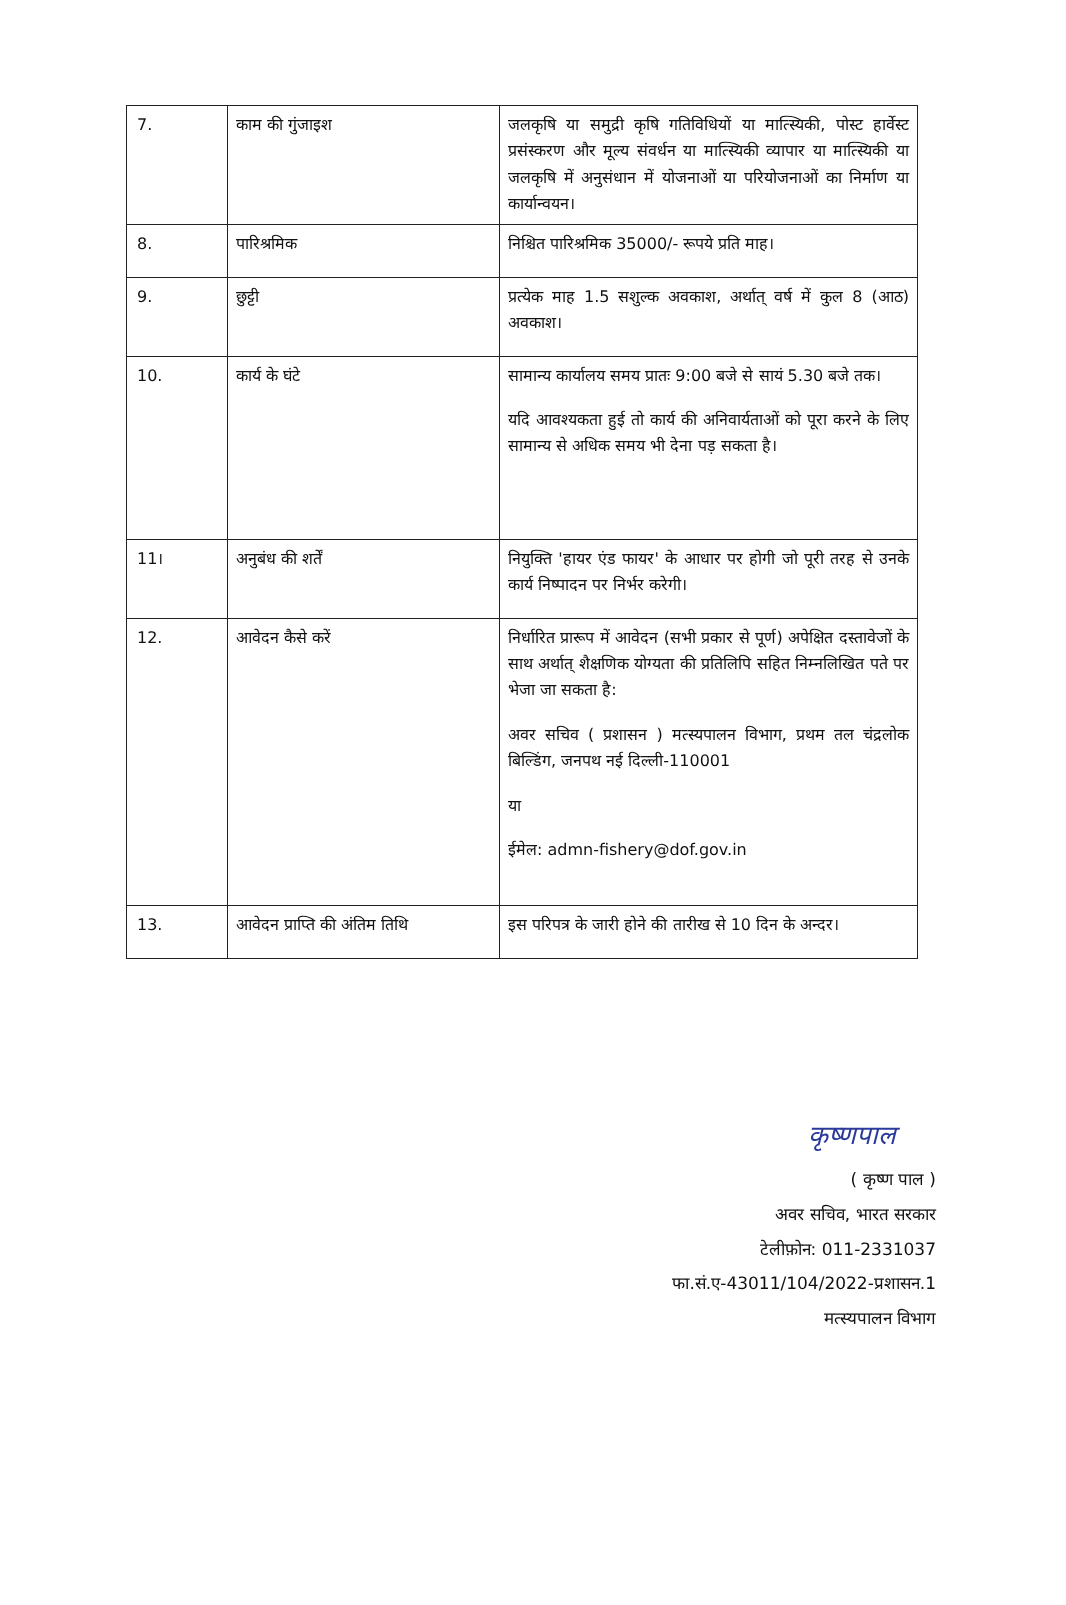| 7. | काम की गुंजाइश | जलकृषि या समुद्री कृषि गतिविधियों या मात्स्यिकी, पोस्ट हार्वेस्ट प्रसंस्करण और मूल्य संवर्धन या मात्स्यिकी व्यापार या मात्स्यिकी या जलकृषि में अनुसंधान में योजनाओं या परियोजनाओं का निर्माण या कार्यान्वयन। |
| 8. | पारिश्रमिक | निश्चित पारिश्रमिक 35000/- रूपये प्रति माह। |
| 9. | छुट्टी | प्रत्येक माह 1.5 सशुल्क अवकाश, अर्थात् वर्ष में कुल 8 (आठ) अवकाश। |
| 10. | कार्य के घंटे | सामान्य कार्यालय समय प्रातः 9:00 बजे से सायं 5.30 बजे तक। यदि आवश्यकता हुई तो कार्य की अनिवार्यताओं को पूरा करने के लिए सामान्य से अधिक समय भी देना पड़ सकता है। |
| 11। | अनुबंध की शर्तें | नियुक्ति 'हायर एंड फायर' के आधार पर होगी जो पूरी तरह से उनके कार्य निष्पादन पर निर्भर करेगी। |
| 12. | आवेदन कैसे करें | निर्धारित प्रारूप में आवेदन (सभी प्रकार से पूर्ण) अपेक्षित दस्तावेजों के साथ अर्थात् शैक्षणिक योग्यता की प्रतिलिपि सहित निम्नलिखित पते पर भेजा जा सकता है: अवर सचिव ( प्रशासन ) मत्स्यपालन विभाग, प्रथम तल चंद्रलोक बिल्डिंग, जनपथ नई दिल्ली-110001 या ईमेल: admn-fishery@dof.gov.in |
| 13. | आवेदन प्राप्ति की अंतिम तिथि | इस परिपत्र के जारी होने की तारीख से 10 दिन के अन्दर। |
कृष्णपाल
( कृष्ण पाल )
अवर सचिव, भारत सरकार
टेलीफ़ोन: 011-2331037
फा.सं.ए-43011/104/2022-प्रशासन.1
मत्स्यपालन विभाग